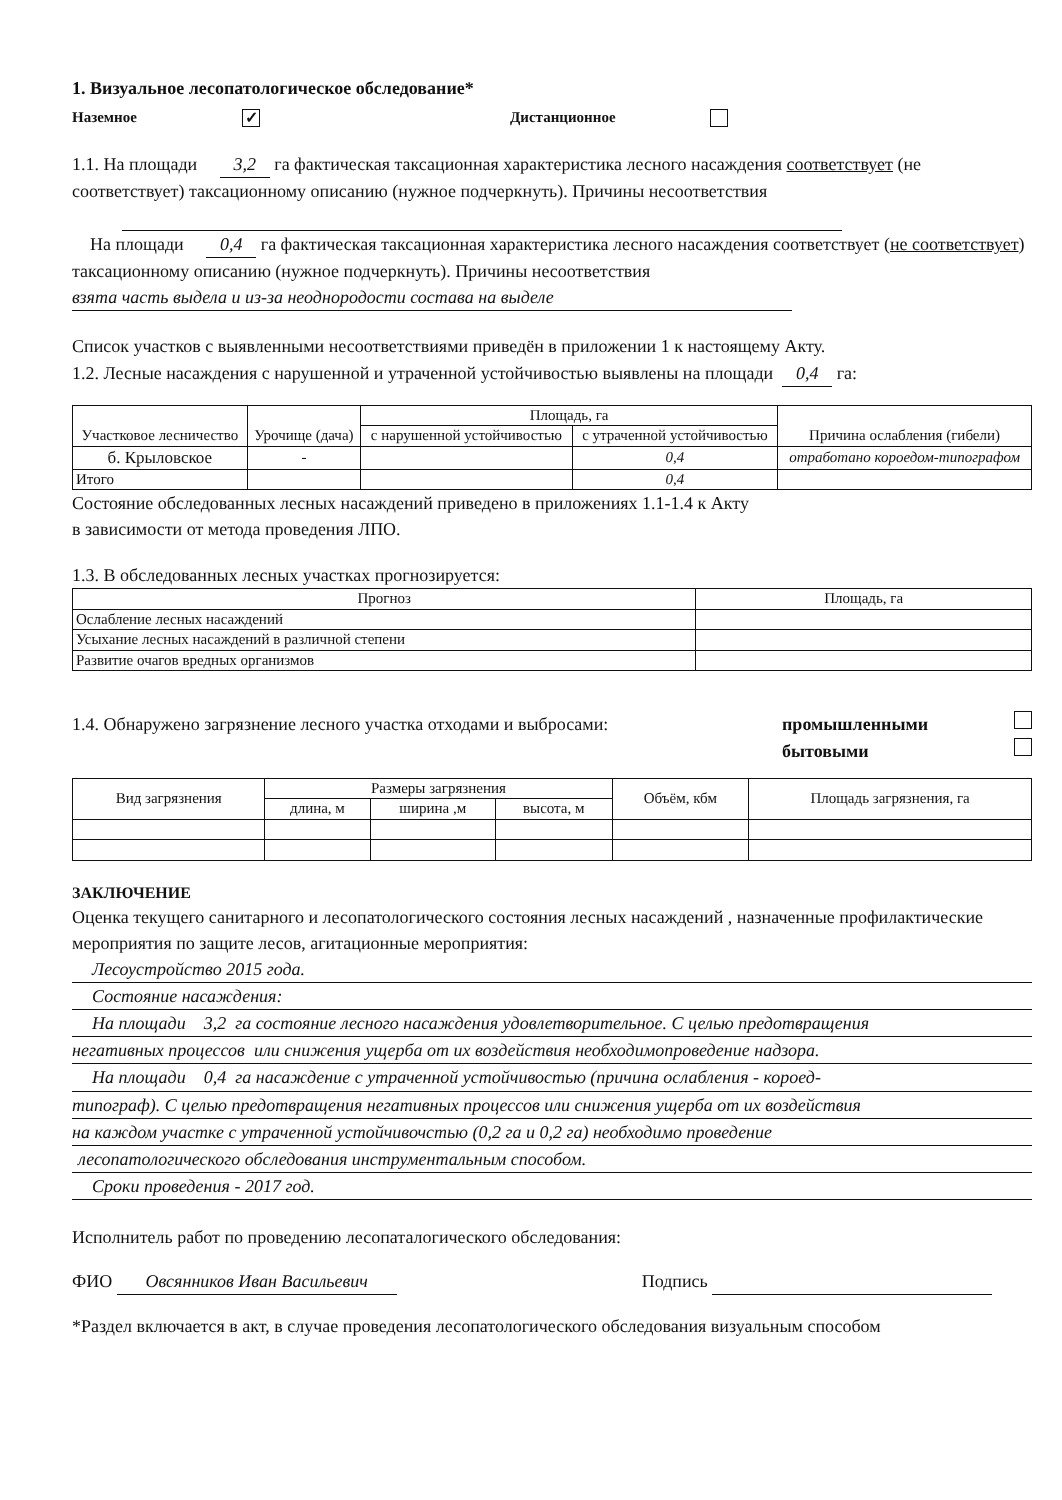1. Визуальное лесопатологическое обследование*
Наземное ✓ Дистанционное
1.1. На площади 3,2 га фактическая таксационная характеристика лесного насаждения соответствует (не соответствует) таксационному описанию (нужное подчеркнуть). Причины несоответствия
На площади 0,4 га фактическая таксационная характеристика лесного насаждения соответствует (не соответствует) таксационному описанию (нужное подчеркнуть). Причины несоответствия взята часть выдела и из-за неоднородости состава на выделе
Список участков с выявленными несоответствиями приведён в приложении 1 к настоящему Акту.
1.2. Лесные насаждения с нарушенной и утраченной устойчивостью выявлены на площади 0,4 га:
| Участковое лесничество | Урочище (дача) | Площадь, га | | Причина ослабления (гибели) |
| --- | --- | --- | --- | --- |
| | | с нарушенной устойчивостью | с утраченной устойчивостью | |
| б. Крыловское | - | | 0,4 | отработано короедом-типографом |
| Итого | | | 0,4 | |
Состояние обследованных лесных насаждений приведено в приложениях 1.1-1.4 к Акту
в зависимости от метода проведения ЛПО.
1.3. В обследованных лесных участках прогнозируется:
| Прогноз | Площадь, га |
| --- | --- |
| Ослабление лесных насаждений | |
| Усыхание лесных насаждений в различной степени | |
| Развитие очагов вредных организмов | |
1.4. Обнаружено загрязнение лесного участка отходами и выбросами: промышленными
бытовыми
| Вид загрязнения | Размеры загрязнения | | | Объём, кбм | Площадь загрязнения, га |
| --- | --- | --- | --- | --- | --- |
| | длина, м | ширина ,м | высота, м | | |
ЗАКЛЮЧЕНИЕ
Оценка текущего санитарного и лесопатологического состояния лесных насаждений , назначенные профилактические мероприятия по защите лесов, агитационные мероприятия:
Лесоустройство 2015 года.
Состояние насаждения:
На площади 3,2 га состояние лесного насаждения удовлетворительное. С целью предотвращения
негативных процессов или снижения ущерба от их воздействия необходимопроведение надзора.
На площади 0,4 га насаждение с утраченной устойчивостью (причина ослабления - короед-
типограф). С целью предотвращения негативных процессов или снижения ущерба от их воздействия
на каждом участке с утраченной устойчивочстью (0,2 га и 0,2 га) необходимо проведение
лесопатологического обследования инструментальным способом.
Сроки проведения - 2017 год.
Исполнитель работ по проведению лесопаталогического обследования:
ФИО Овсянников Иван Васильевич Подпись
*Раздел включается в акт, в случае проведения лесопатологического обследования визуальным способом